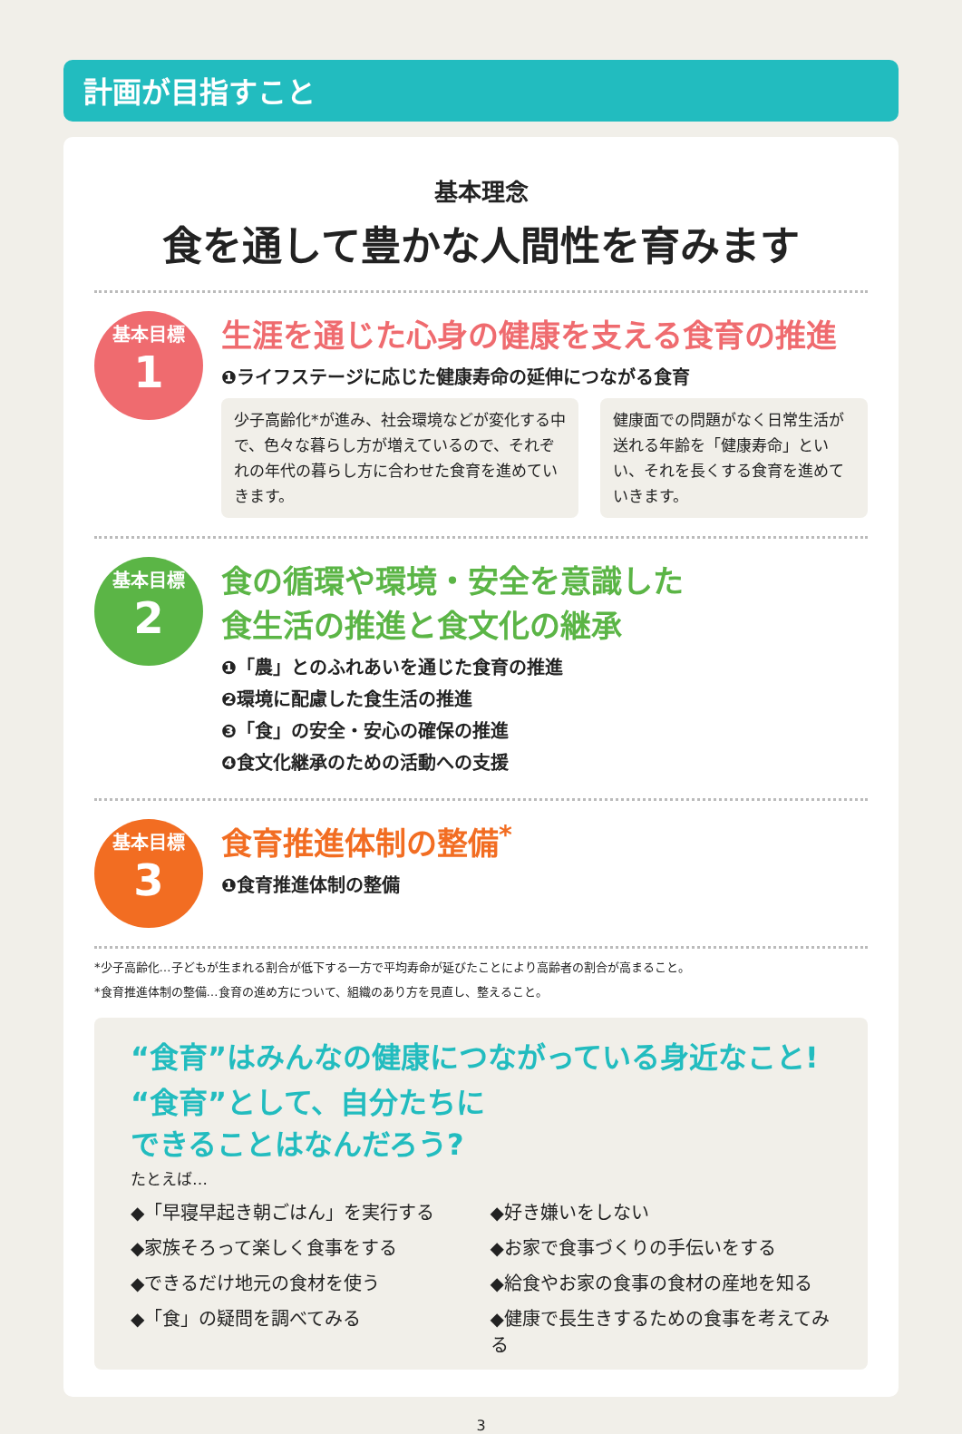計画が目指すこと
基本理念
食を通して豊かな人間性を育みます
基本目標
1
生涯を通じた心身の健康を支える食育の推進
❶ライフステージに応じた健康寿命の延伸につながる食育
少子高齢化*が進み、社会環境などが変化する中で、色々な暮らし方が増えているので、それぞれの年代の暮らし方に合わせた食育を進めていきます。
健康面での問題がなく日常生活が送れる年齢を「健康寿命」といい、それを長くする食育を進めていきます。
基本目標
2
食の循環や環境・安全を意識した
食生活の推進と食文化の継承
❶「農」とのふれあいを通じた食育の推進
❷環境に配慮した食生活の推進
❸「食」の安全・安心の確保の推進
❹食文化継承のための活動への支援
基本目標
3
食育推進体制の整備<sup>*</sup>
❶食育推進体制の整備
*少子高齢化…子どもが生まれる割合が低下する一方で平均寿命が延びたことにより高齢者の割合が高まること。
*食育推進体制の整備…食育の進め方について、組織のあり方を見直し、整えること。
“食育”はみんなの健康につながっている身近なこと!
“食育”として、自分たちに
できることはなんだろう?
たとえば…
◆「早寝早起き朝ごはん」を実行する
◆好き嫌いをしない
◆家族そろって楽しく食事をする
◆お家で食事づくりの手伝いをする
◆できるだけ地元の食材を使う
◆給食やお家の食事の食材の産地を知る
◆「食」の疑問を調べてみる
◆健康で長生きするための食事を考えてみる
3